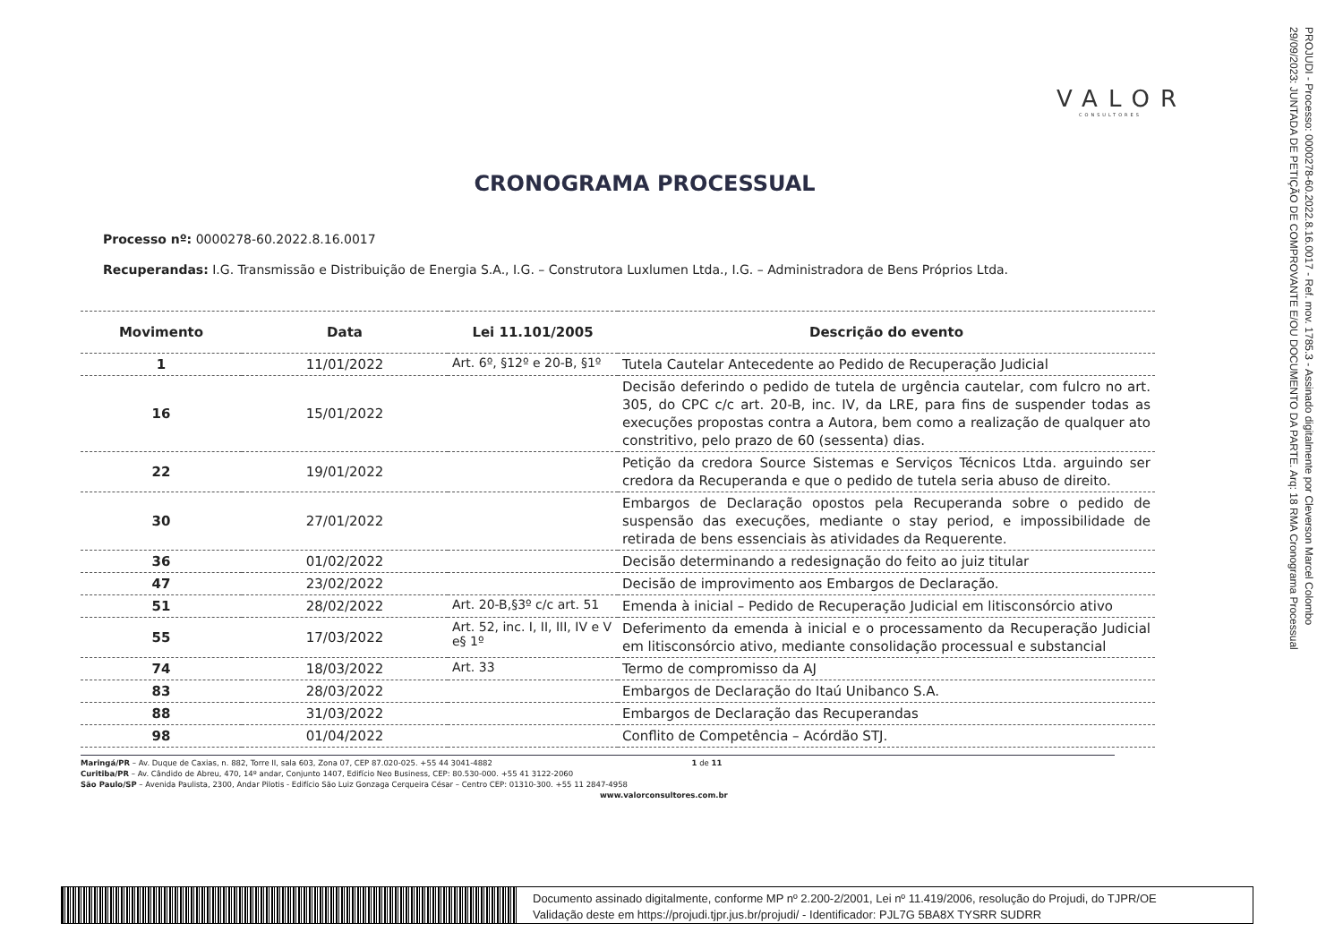VALOR
CONSULTORES
CRONOGRAMA PROCESSUAL
Processo nº: 0000278-60.2022.8.16.0017
Recuperandas: I.G. Transmissão e Distribuição de Energia S.A., I.G. – Construtora Luxlumen Ltda., I.G. – Administradora de Bens Próprios Ltda.
| Movimento | Data | Lei 11.101/2005 | Descrição do evento |
| --- | --- | --- | --- |
| 1 | 11/01/2022 | Art. 6º, §12º e 20-B, §1º | Tutela Cautelar Antecedente ao Pedido de Recuperação Judicial |
| 16 | 15/01/2022 | | Decisão deferindo o pedido de tutela de urgência cautelar, com fulcro no art. 305, do CPC c/c art. 20-B, inc. IV, da LRE, para fins de suspender todas as execuções propostas contra a Autora, bem como a realização de qualquer ato constritivo, pelo prazo de 60 (sessenta) dias. |
| 22 | 19/01/2022 | | Petição da credora Source Sistemas e Serviços Técnicos Ltda. arguindo ser credora da Recuperanda e que o pedido de tutela seria abuso de direito. |
| 30 | 27/01/2022 | | Embargos de Declaração opostos pela Recuperanda sobre o pedido de suspensão das execuções, mediante o stay period, e impossibilidade de retirada de bens essenciais às atividades da Requerente. |
| 36 | 01/02/2022 | | Decisão determinando a redesignação do feito ao juiz titular |
| 47 | 23/02/2022 | | Decisão de improvimento aos Embargos de Declaração. |
| 51 | 28/02/2022 | Art. 20-B,§3º c/c art. 51 | Emenda à inicial – Pedido de Recuperação Judicial em litisconsórcio ativo |
| 55 | 17/03/2022 | Art. 52, inc. I, II, III, IV e V e§ 1º | Deferimento da emenda à inicial e o processamento da Recuperação Judicial em litisconsórcio ativo, mediante consolidação processual e substancial |
| 74 | 18/03/2022 | Art. 33 | Termo de compromisso da AJ |
| 83 | 28/03/2022 | | Embargos de Declaração do Itaú Unibanco S.A. |
| 88 | 31/03/2022 | | Embargos de Declaração das Recuperandas |
| 98 | 01/04/2022 | | Conflito de Competência – Acórdão STJ. |
Maringá/PR – Av. Duque de Caxias, n. 882, Torre II, sala 603, Zona 07, CEP 87.020-025. +55 44 3041-4882 1 de 11
Curitiba/PR – Av. Cândido de Abreu, 470, 14º andar, Conjunto 1407, Edifício Neo Business, CEP: 80.530-000. +55 41 3122-2060
São Paulo/SP – Avenida Paulista, 2300, Andar Pilotis - Edifício São Luiz Gonzaga Cerqueira César – Centro CEP: 01310-300. +55 11 2847-4958
www.valorconsultores.com.br
PROJUDI - Processo: 0000278-60.2022.8.16.0017 - Ref. mov. 1785.3 - Assinado digitalmente por Cleverson Marcel Colombo
29/09/2023: JUNTADA DE PETIÇÃO DE COMPROVANTE E/OU DOCUMENTO DA PARTE. Arq: 18 RMA Cronograma Processual
Documento assinado digitalmente, conforme MP nº 2.200-2/2001, Lei nº 11.419/2006, resolução do Projudi, do TJPR/OE
Validação deste em https://projudi.tjpr.jus.br/projudi/ - Identificador: PJL7G 5BA8X TYSRR SUDRR